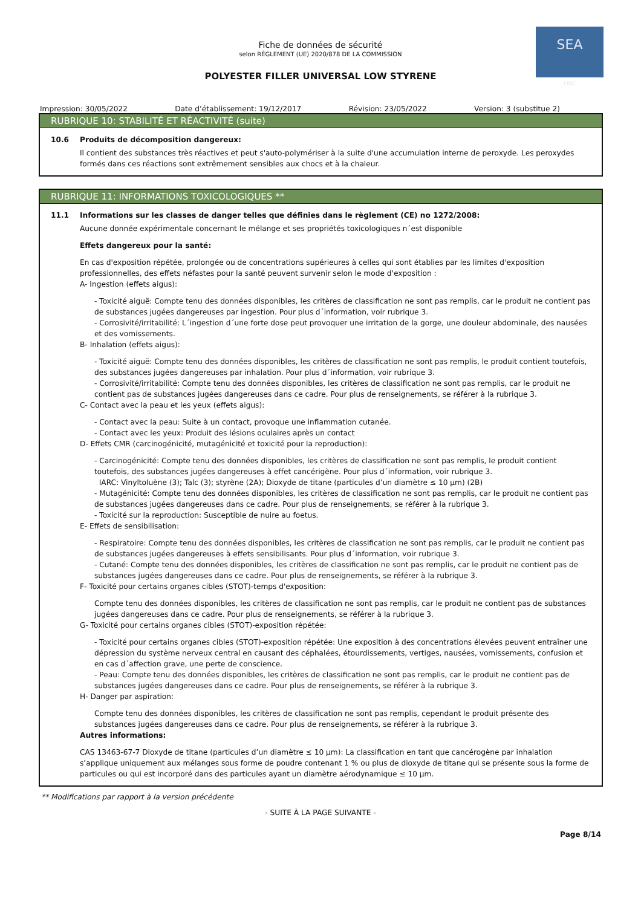SEA
LINE
Fiche de données de sécurité
selon RÈGLEMENT (UE) 2020/878 DE LA COMMISSION
POLYESTER FILLER UNIVERSAL LOW STYRENE
Impression: 30/05/2022 Date d’établissement: 19/12/2017 Révision: 23/05/2022 Version: 3 (substitue 2)
RUBRIQUE 10: STABILITÉ ET RÉACTIVITÉ (suite)
10.6 Produits de décomposition dangereux:
Il contient des substances très réactives et peut s'auto-polymériser à la suite d'une accumulation interne de peroxyde. Les peroxydes formés dans ces réactions sont extrêmement sensibles aux chocs et à la chaleur.
RUBRIQUE 11: INFORMATIONS TOXICOLOGIQUES **
11.1 Informations sur les classes de danger telles que définies dans le règlement (CE) no 1272/2008:
Aucune donnée expérimentale concernant le mélange et ses propriétés toxicologiques n´est disponible
Effets dangereux pour la santé:
En cas d'exposition répétée, prolongée ou de concentrations supérieures à celles qui sont établies par les limites d'exposition professionnelles, des effets néfastes pour la santé peuvent survenir selon le mode d'exposition :
A- Ingestion (effets aigus):
- Toxicité aiguë: Compte tenu des données disponibles, les critères de classification ne sont pas remplis, car le produit ne contient pas de substances jugées dangereuses par ingestion. Pour plus d´information, voir rubrique 3.
- Corrosivité/irritabilité: L´ingestion d´une forte dose peut provoquer une irritation de la gorge, une douleur abdominale, des nausées et des vomissements.
B- Inhalation (effets aigus):
- Toxicité aiguë: Compte tenu des données disponibles, les critères de classification ne sont pas remplis, le produit contient toutefois, des substances jugées dangereuses par inhalation. Pour plus d´information, voir rubrique 3.
- Corrosivité/irritabilité: Compte tenu des données disponibles, les critères de classification ne sont pas remplis, car le produit ne contient pas de substances jugées dangereuses dans ce cadre. Pour plus de renseignements, se référer à la rubrique 3.
C- Contact avec la peau et les yeux (effets aigus):
- Contact avec la peau: Suite à un contact, provoque une inflammation cutanée.
- Contact avec les yeux: Produit des lésions oculaires après un contact
D- Effets CMR (carcinogénicité, mutagénicité et toxicité pour la reproduction):
- Carcinogénicité: Compte tenu des données disponibles, les critères de classification ne sont pas remplis, le produit contient toutefois, des substances jugées dangereuses à effet cancérigène. Pour plus d´information, voir rubrique 3.
IARC: Vinyltoluène (3); Talc (3); styrène (2A); Dioxyde de titane (particules d’un diamètre ≤ 10 μm) (2B)
- Mutagénicité: Compte tenu des données disponibles, les critères de classification ne sont pas remplis, car le produit ne contient pas de substances jugées dangereuses dans ce cadre. Pour plus de renseignements, se référer à la rubrique 3.
- Toxicité sur la reproduction: Susceptible de nuire au foetus.
E- Effets de sensibilisation:
- Respiratoire: Compte tenu des données disponibles, les critères de classification ne sont pas remplis, car le produit ne contient pas de substances jugées dangereuses à effets sensibilisants. Pour plus d´information, voir rubrique 3.
- Cutané: Compte tenu des données disponibles, les critères de classification ne sont pas remplis, car le produit ne contient pas de substances jugées dangereuses dans ce cadre. Pour plus de renseignements, se référer à la rubrique 3.
F- Toxicité pour certains organes cibles (STOT)-temps d'exposition:
Compte tenu des données disponibles, les critères de classification ne sont pas remplis, car le produit ne contient pas de substances jugées dangereuses dans ce cadre. Pour plus de renseignements, se référer à la rubrique 3.
G- Toxicité pour certains organes cibles (STOT)-exposition répétée:
- Toxicité pour certains organes cibles (STOT)-exposition répétée: Une exposition à des concentrations élevées peuvent entraîner une dépression du système nerveux central en causant des céphalées, étourdissements, vertiges, nausées, vomissements, confusion et en cas d´affection grave, une perte de conscience.
- Peau: Compte tenu des données disponibles, les critères de classification ne sont pas remplis, car le produit ne contient pas de substances jugées dangereuses dans ce cadre. Pour plus de renseignements, se référer à la rubrique 3.
H- Danger par aspiration:
Compte tenu des données disponibles, les critères de classification ne sont pas remplis, cependant le produit présente des substances jugées dangereuses dans ce cadre. Pour plus de renseignements, se référer à la rubrique 3.
Autres informations:
CAS 13463-67-7 Dioxyde de titane (particules d’un diamètre ≤ 10 μm): La classification en tant que cancérogène par inhalation s’applique uniquement aux mélanges sous forme de poudre contenant 1 % ou plus de dioxyde de titane qui se présente sous la forme de particules ou qui est incorporé dans des particules ayant un diamètre aérodynamique ≤ 10 μm.
** Modifications par rapport à la version précédente
- SUITE À LA PAGE SUIVANTE -
Page 8/14